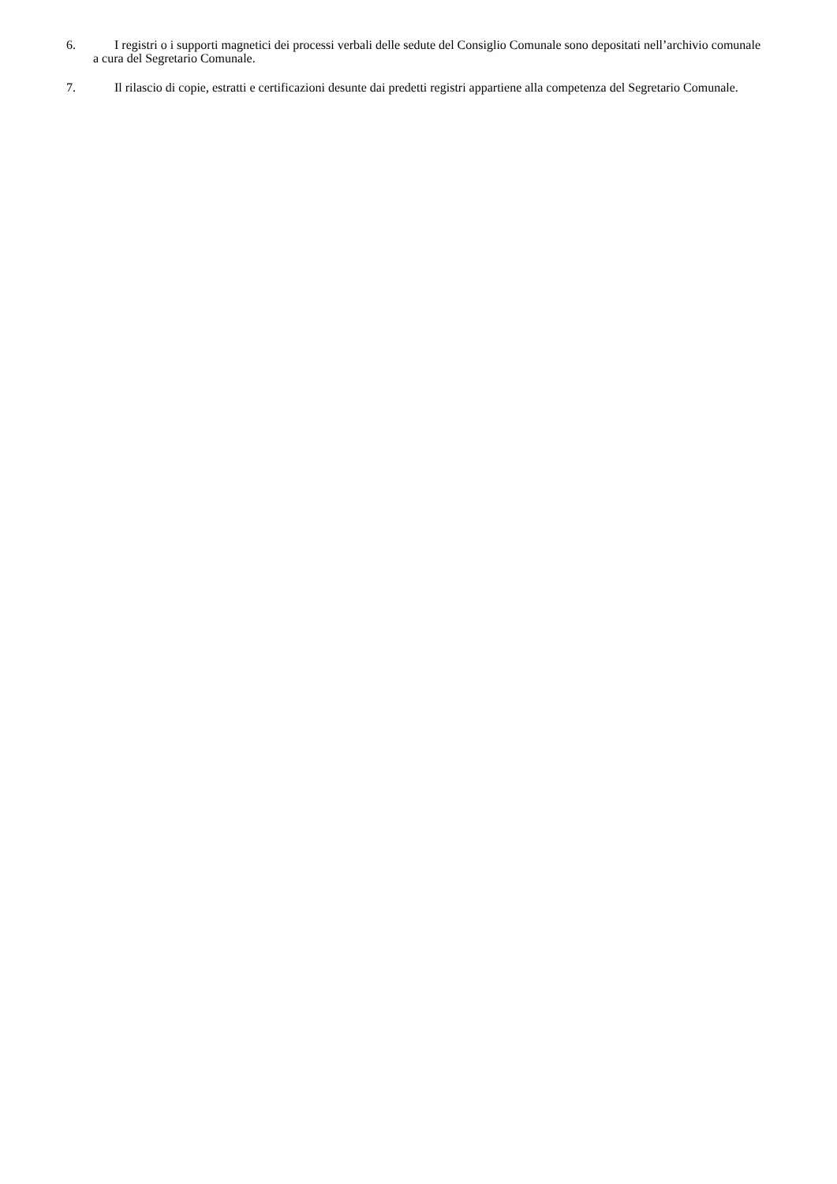6. I registri o i supporti magnetici dei processi verbali delle sedute del Consiglio Comunale sono depositati nell’archivio comunale a cura del Segretario Comunale.
7. Il rilascio di copie, estratti e certificazioni desunte dai predetti registri appartiene alla competenza del Segretario Comunale.